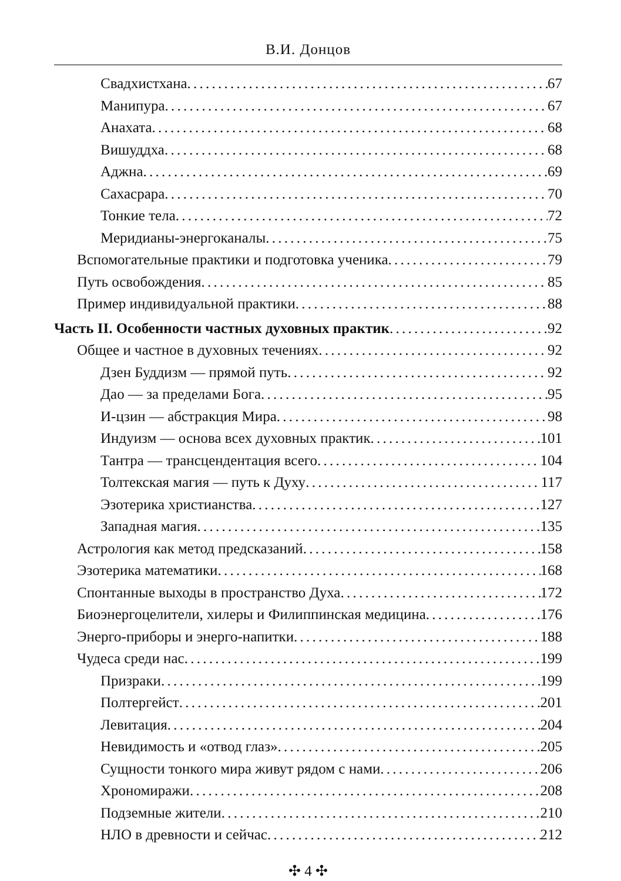В.И. Донцов
Свадхистхана 67
Манипура 67
Анахата 68
Вишуддха 68
Аджна 69
Сахасрара 70
Тонкие тела 72
Меридианы-энергоканалы 75
Вспомогательные практики и подготовка ученика 79
Путь освобождения 85
Пример индивидуальной практики 88
Часть II. Особенности частных духовных практик 92
Общее и частное в духовных течениях 92
Дзен Буддизм — прямой путь 92
Дао — за пределами Бога 95
И-цзин — абстракция Мира 98
Индуизм — основа всех духовных практик 101
Тантра — трансцендентация всего 104
Толтекская магия — путь к Духу 117
Эзотерика христианства 127
Западная магия 135
Астрология как метод предсказаний 158
Эзотерика математики 168
Спонтанные выходы в пространство Духа 172
Биоэнергоцелители, хилеры и Филиппинская медицина 176
Энерго-приборы и энерго-напитки 188
Чудеса среди нас 199
Призраки 199
Полтергейст 201
Левитация 204
Невидимость и «отвод глаз» 205
Сущности тонкого мира живут рядом с нами 206
Хрономиражи 208
Подземные жители 210
НЛО в древности и сейчас 212
✣ 4 ✣